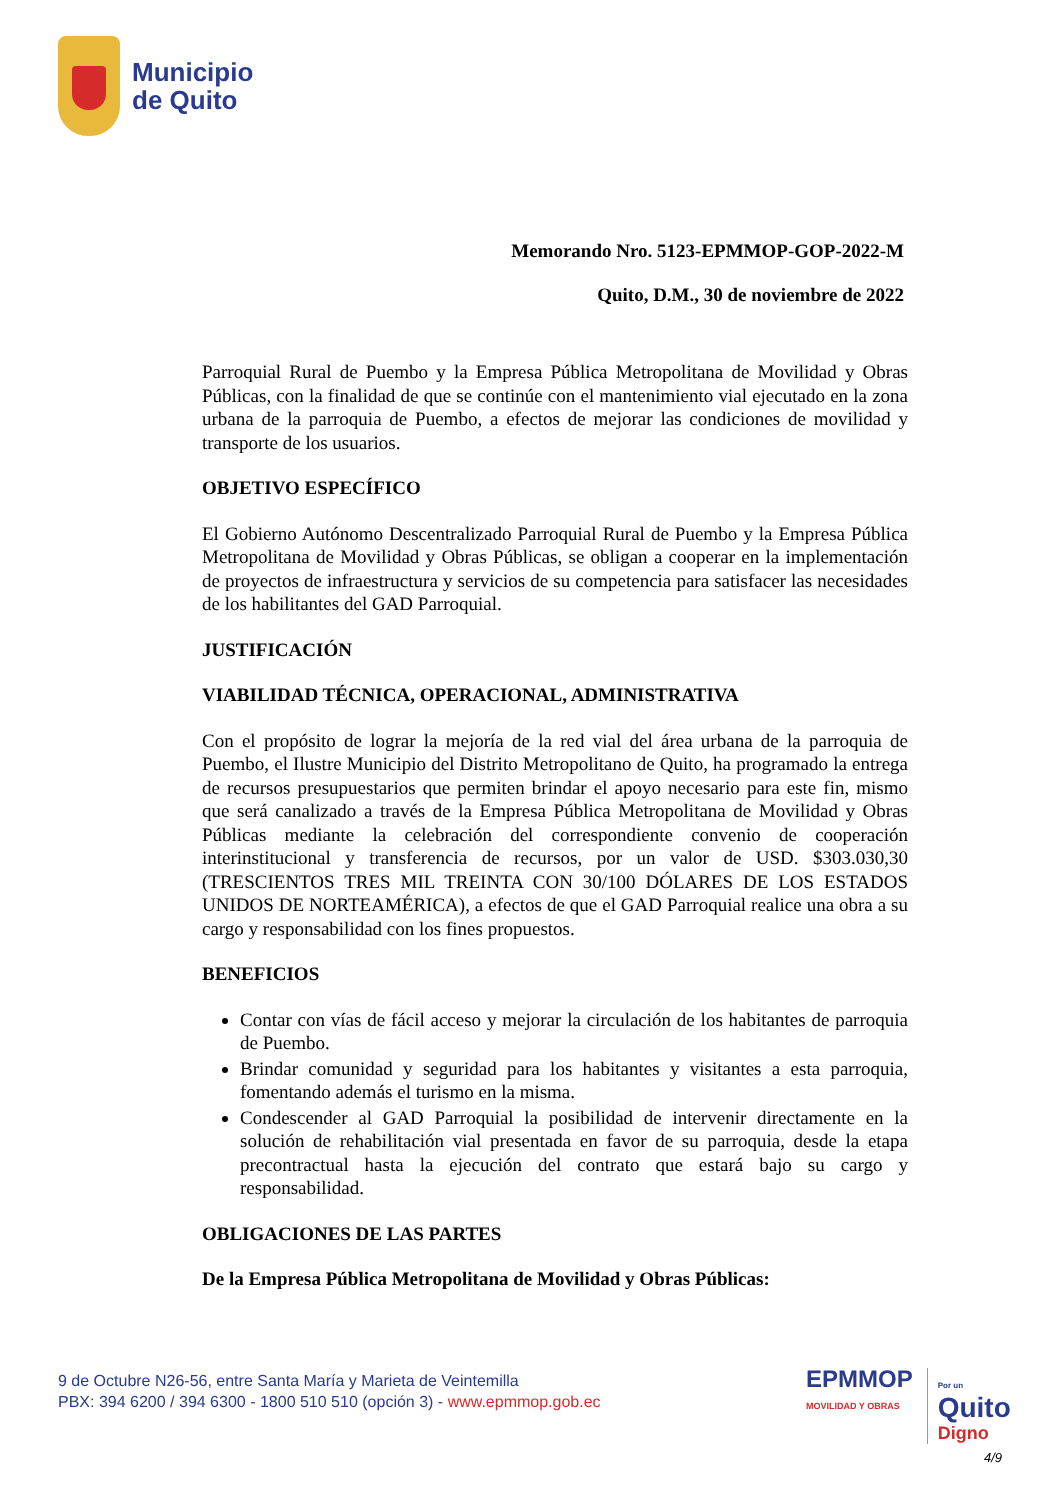Municipio
de Quito
Memorando Nro. 5123-EPMMOP-GOP-2022-M
Quito, D.M., 30 de noviembre de 2022
Parroquial Rural de Puembo y la Empresa Pública Metropolitana de Movilidad y Obras Públicas, con la finalidad de que se continúe con el mantenimiento vial ejecutado en la zona urbana de la parroquia de Puembo, a efectos de mejorar las condiciones de movilidad y transporte de los usuarios.
OBJETIVO ESPECÍFICO
El Gobierno Autónomo Descentralizado Parroquial Rural de Puembo y la Empresa Pública Metropolitana de Movilidad y Obras Públicas, se obligan a cooperar en la implementación de proyectos de infraestructura y servicios de su competencia para satisfacer las necesidades de los habilitantes del GAD Parroquial.
JUSTIFICACIÓN
VIABILIDAD TÉCNICA, OPERACIONAL, ADMINISTRATIVA
Con el propósito de lograr la mejoría de la red vial del área urbana de la parroquia de Puembo, el Ilustre Municipio del Distrito Metropolitano de Quito, ha programado la entrega de recursos presupuestarios que permiten brindar el apoyo necesario para este fin, mismo que será canalizado a través de la Empresa Pública Metropolitana de Movilidad y Obras Públicas mediante la celebración del correspondiente convenio de cooperación interinstitucional y transferencia de recursos, por un valor de USD. $303.030,30 (TRESCIENTOS TRES MIL TREINTA CON 30/100 DÓLARES DE LOS ESTADOS UNIDOS DE NORTEAMÉRICA), a efectos de que el GAD Parroquial realice una obra a su cargo y responsabilidad con los fines propuestos.
BENEFICIOS
Contar con vías de fácil acceso y mejorar la circulación de los habitantes de parroquia de Puembo.
Brindar comunidad y seguridad para los habitantes y visitantes a esta parroquia, fomentando además el turismo en la misma.
Condescender al GAD Parroquial la posibilidad de intervenir directamente en la solución de rehabilitación vial presentada en favor de su parroquia, desde la etapa precontractual hasta la ejecución del contrato que estará bajo su cargo y responsabilidad.
OBLIGACIONES DE LAS PARTES
De la Empresa Pública Metropolitana de Movilidad y Obras Públicas:
9 de Octubre N26-56, entre Santa María y Marieta de Veintemilla
PBX: 394 6200 / 394 6300 - 1800 510 510 (opción 3) - www.epmmop.gob.ec
EPMMOP
MOVILIDAD Y OBRAS
Por un
Quito
Digno
4/9